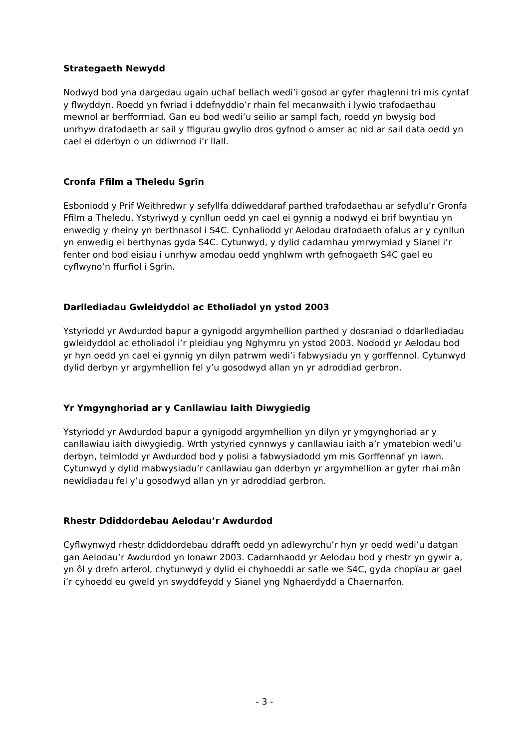Strategaeth Newydd
Nodwyd bod yna dargedau ugain uchaf bellach wedi’i gosod ar gyfer rhaglenni tri mis cyntaf y flwyddyn. Roedd yn fwriad i ddefnyddio’r rhain fel mecanwaith i lywio trafodaethau mewnol ar berfformiad. Gan eu bod wedi’u seilio ar sampl fach, roedd yn bwysig bod unrhyw drafodaeth ar sail y ffigurau gwylio dros gyfnod o amser ac nid ar sail data oedd yn cael ei dderbyn o un ddiwrnod i’r llall.
Cronfa Ffilm a Theledu Sgrîn
Esboniodd y Prif Weithredwr y sefyllfa ddiweddaraf parthed trafodaethau ar sefydlu’r Gronfa Ffilm a Theledu. Ystyriwyd y cynllun oedd yn cael ei gynnig a nodwyd ei brif bwyntiau yn enwedig y rheiny yn berthnasol i S4C. Cynhaliodd yr Aelodau drafodaeth ofalus ar y cynllun yn enwedig ei berthynas gyda S4C. Cytunwyd, y dylid cadarnhau ymrwymiad y Sianel i’r fenter ond bod eisiau i unrhyw amodau oedd ynghlwm wrth gefnogaeth S4C gael eu cyflwyno’n ffurfiol i Sgrîn.
Darllediadau Gwleidyddol ac Etholiadol yn ystod 2003
Ystyriodd yr Awdurdod bapur a gynigodd argymhellion parthed y dosraniad o ddarllediadau gwleidyddol ac etholiadol i’r pleidiau yng Nghymru yn ystod 2003. Nododd yr Aelodau bod yr hyn oedd yn cael ei gynnig yn dilyn patrwm wedi’i fabwysiadu yn y gorffennol. Cytunwyd dylid derbyn yr argymhellion fel y’u gosodwyd allan yn yr adroddiad gerbron.
Yr Ymgynghoriad ar y Canllawiau Iaith Diwygiedig
Ystyriodd yr Awdurdod bapur a gynigodd argymhellion yn dilyn yr ymgynghoriad ar y canllawiau iaith diwygiedig. Wrth ystyried cynnwys y canllawiau iaith a’r ymatebion wedi’u derbyn, teimlodd yr Awdurdod bod y polisi a fabwysiadodd ym mis Gorffennaf yn iawn. Cytunwyd y dylid mabwysiadu’r canllawiau gan dderbyn yr argymhellion ar gyfer rhai mân newidiadau fel y’u gosodwyd allan yn yr adroddiad gerbron.
Rhestr Ddiddordebau Aelodau’r Awdurdod
Cyflwynwyd rhestr ddiddordebau ddrafft oedd yn adlewyrchu’r hyn yr oedd wedi’u datgan gan Aelodau’r Awdurdod yn Ionawr 2003. Cadarnhaodd yr Aelodau bod y rhestr yn gywir a, yn ôl y drefn arferol, chytunwyd y dylid ei chyhoeddi ar safle we S4C, gyda chopïau ar gael i’r cyhoedd eu gweld yn swyddfeydd y Sianel yng Nghaerdydd a Chaernarfon.
- 3 -